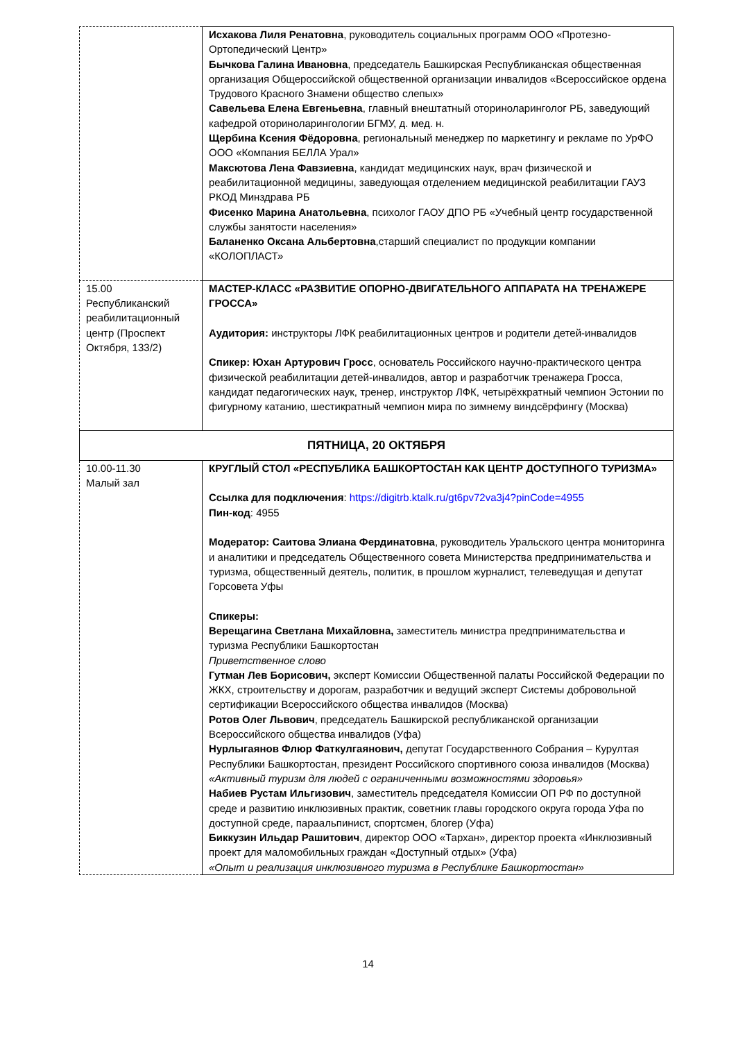| | Исхакова Лиля Ренатовна , руководитель социальных программ ООО «Протезно-Ортопедический Центр» Бычкова Галина Ивановна , председатель Башкирская Республиканская общественная организация Общероссийской общественной организации инвалидов «Всероссийское ордена Трудового Красного Знамени общество слепых» Савельева Елена Евгеньевна , главный внештатный оториноларинголог РБ, заведующий кафедрой оториноларингологии БГМУ, д. мед. н. Щербина Ксения Фёдоровна , региональный менеджер по маркетингу и рекламе по УрФО ООО «Компания БЕЛЛА Урал» Максютова Лена Фавзиевна , кандидат медицинских наук, врач физической и реабилитационной медицины, заведующая отделением медицинской реабилитации ГАУЗ РКОД Минздрава РБ Фисенко Марина Анатольевна , психолог ГАОУ ДПО РБ «Учебный центр государственной службы занятости населения» Баланенко Оксана Альбертовна ,старший специалист по продукции компании «КОЛОПЛАСТ» |
| 15.00 Республиканский реабилитационный центр (Проспект Октября, 133/2) | МАСТЕР-КЛАСС «РАЗВИТИЕ ОПОРНО-ДВИГАТЕЛЬНОГО АППАРАТА НА ТРЕНАЖЕРЕ ГРОССА» Аудитория: инструкторы ЛФК реабилитационных центров и родители детей-инвалидов Спикер: Юхан Артурович Гросс , основатель Российского научно-практического центра физической реабилитации детей-инвалидов, автор и разработчик тренажера Гросса, кандидат педагогических наук, тренер, инструктор ЛФК, четырёхкратный чемпион Эстонии по фигурному катанию, шестикратный чемпион мира по зимнему виндсёрфингу (Москва) |
| ПЯТНИЦА, 20 ОКТЯБРЯ | |
| 10.00-11.30 Малый зал | КРУГЛЫЙ СТОЛ «РЕСПУБЛИКА БАШКОРТОСТАН КАК ЦЕНТР ДОСТУПНОГО ТУРИЗМА» Ссылка для подключения : https://digitrb.ktalk.ru/gt6pv72va3j4?pinCode=4955 Пин-код : 4955 Модератор: Саитова Элиана Фердинатовна , руководитель Уральского центра мониторинга и аналитики и председатель Общественного совета Министерства предпринимательства и туризма, общественный деятель, политик, в прошлом журналист, телеведущая и депутат Горсовета Уфы Спикеры: Верещагина Светлана Михайловна, заместитель министра предпринимательства и туризма Республики Башкортостан Приветственное слово Гутман Лев Борисович, эксперт Комиссии Общественной палаты Российской Федерации по ЖКХ, строительству и дорогам, разработчик и ведущий эксперт Системы добровольной сертификации Всероссийского общества инвалидов (Москва) Ротов Олег Львович , председатель Башкирской республиканской организации Всероссийского общества инвалидов (Уфа) Нурлыгаянов Флюр Фаткулгаянович, депутат Государственного Собрания – Курултая Республики Башкортостан, президент Российского спортивного союза инвалидов (Москва) «Активный туризм для людей с ограниченными возможностями здоровья» Набиев Рустам Ильгизович , заместитель председателя Комиссии ОП РФ по доступной среде и развитию инклюзивных практик, советник главы городского округа города Уфа по доступной среде, параальпинист, спортсмен, блогер (Уфа) Биккузин Ильдар Рашитович , директор ООО «Тархан», директор проекта «Инклюзивный проект для маломобильных граждан «Доступный отдых» (Уфа) «Опыт и реализация инклюзивного туризма в Республике Башкортостан» |
14